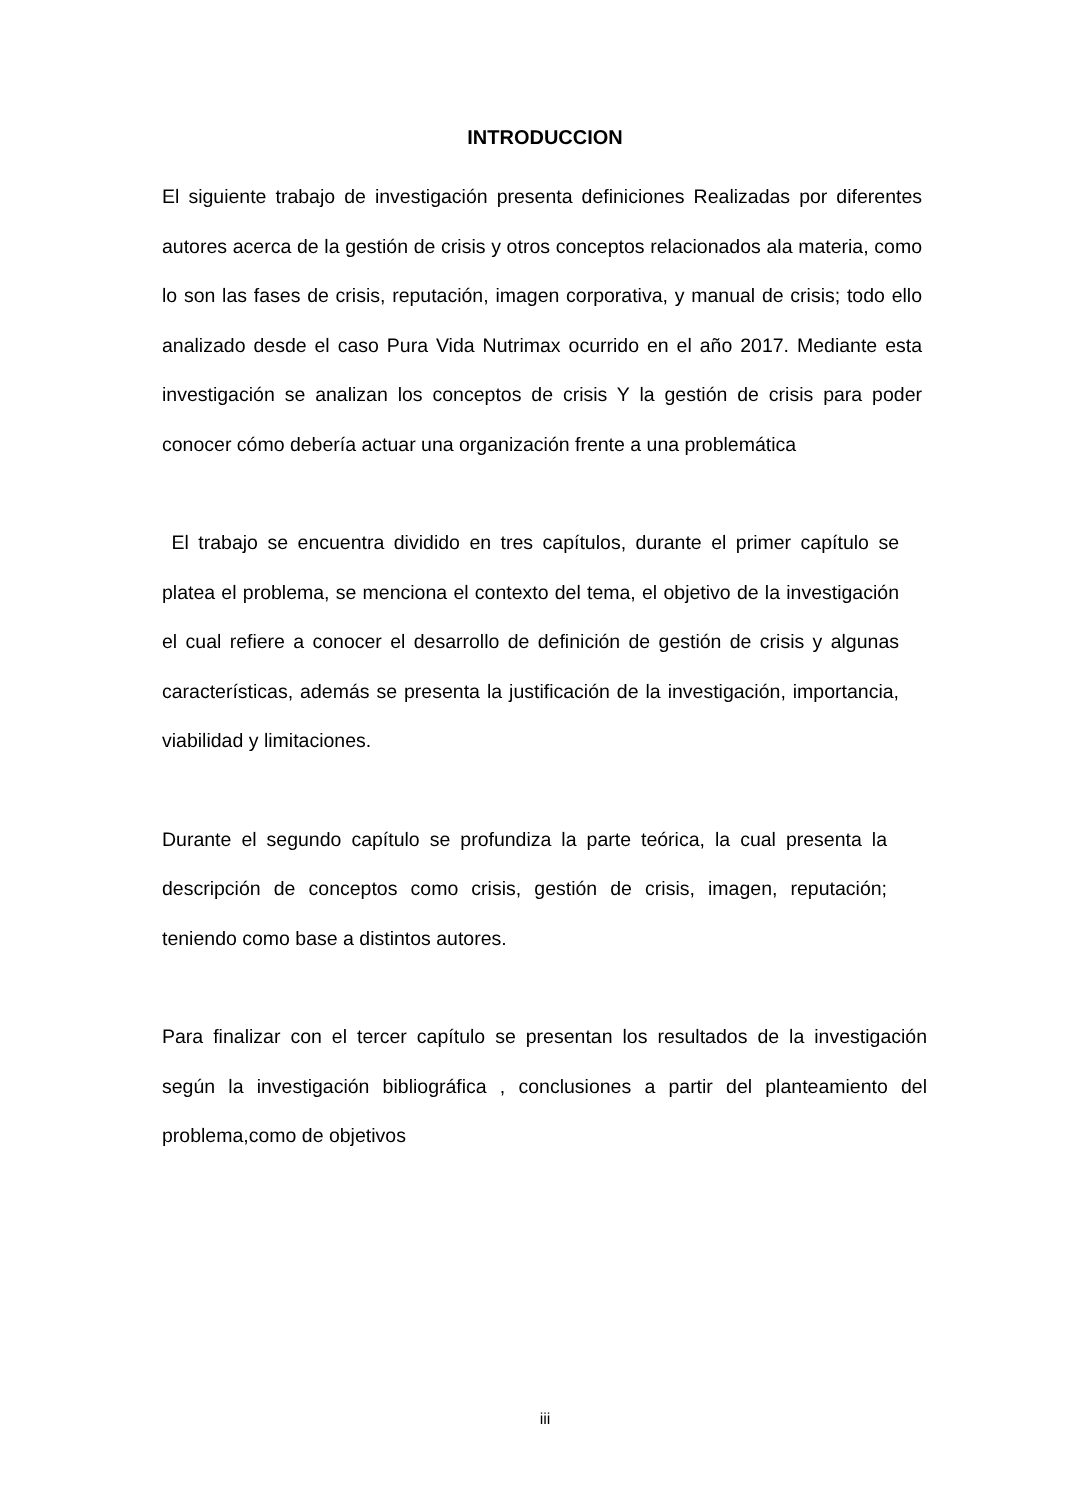INTRODUCCION
El siguiente trabajo de investigación presenta definiciones Realizadas por diferentes autores acerca de la gestión de crisis y otros conceptos relacionados ala materia, como lo son las fases de crisis, reputación, imagen corporativa, y manual de crisis; todo ello analizado desde el caso Pura Vida Nutrimax ocurrido en el año 2017. Mediante esta investigación se analizan los conceptos de crisis Y la gestión de crisis para poder conocer cómo debería actuar una organización frente a una problemática
El trabajo se encuentra dividido en tres capítulos, durante el primer capítulo se platea el problema, se menciona el contexto del tema, el objetivo de la investigación el cual refiere a conocer el desarrollo de definición de gestión de crisis y algunas características, además se presenta la justificación de la investigación, importancia, viabilidad y limitaciones.
Durante el segundo capítulo se profundiza la parte teórica, la cual presenta la descripción de conceptos como crisis, gestión de crisis, imagen, reputación; teniendo como base a distintos autores.
Para finalizar con el tercer capítulo se presentan los resultados de la investigación según la investigación bibliográfica , conclusiones a partir del planteamiento del problema,como de objetivos
iii